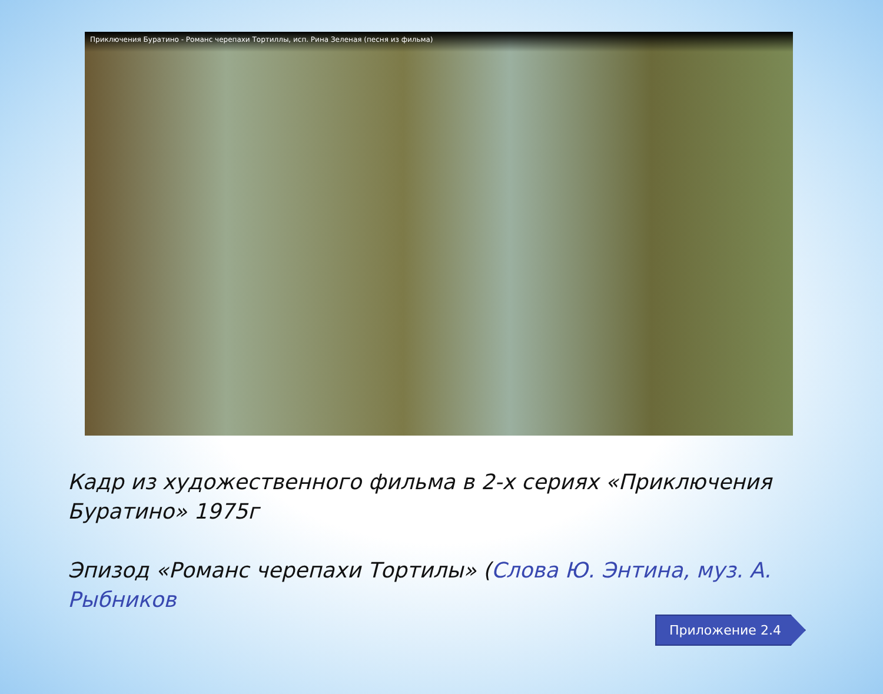Приключения Буратино - Романс черепахи Тортиллы, исп. Рина Зеленая (песня из фильма)
Кадр из художественного фильма в 2-х сериях «Приключения Буратино» 1975г
Эпизод «Романс черепахи Тортилы» (Слова Ю. Энтина, муз. А. Рыбников
Приложение 2.4